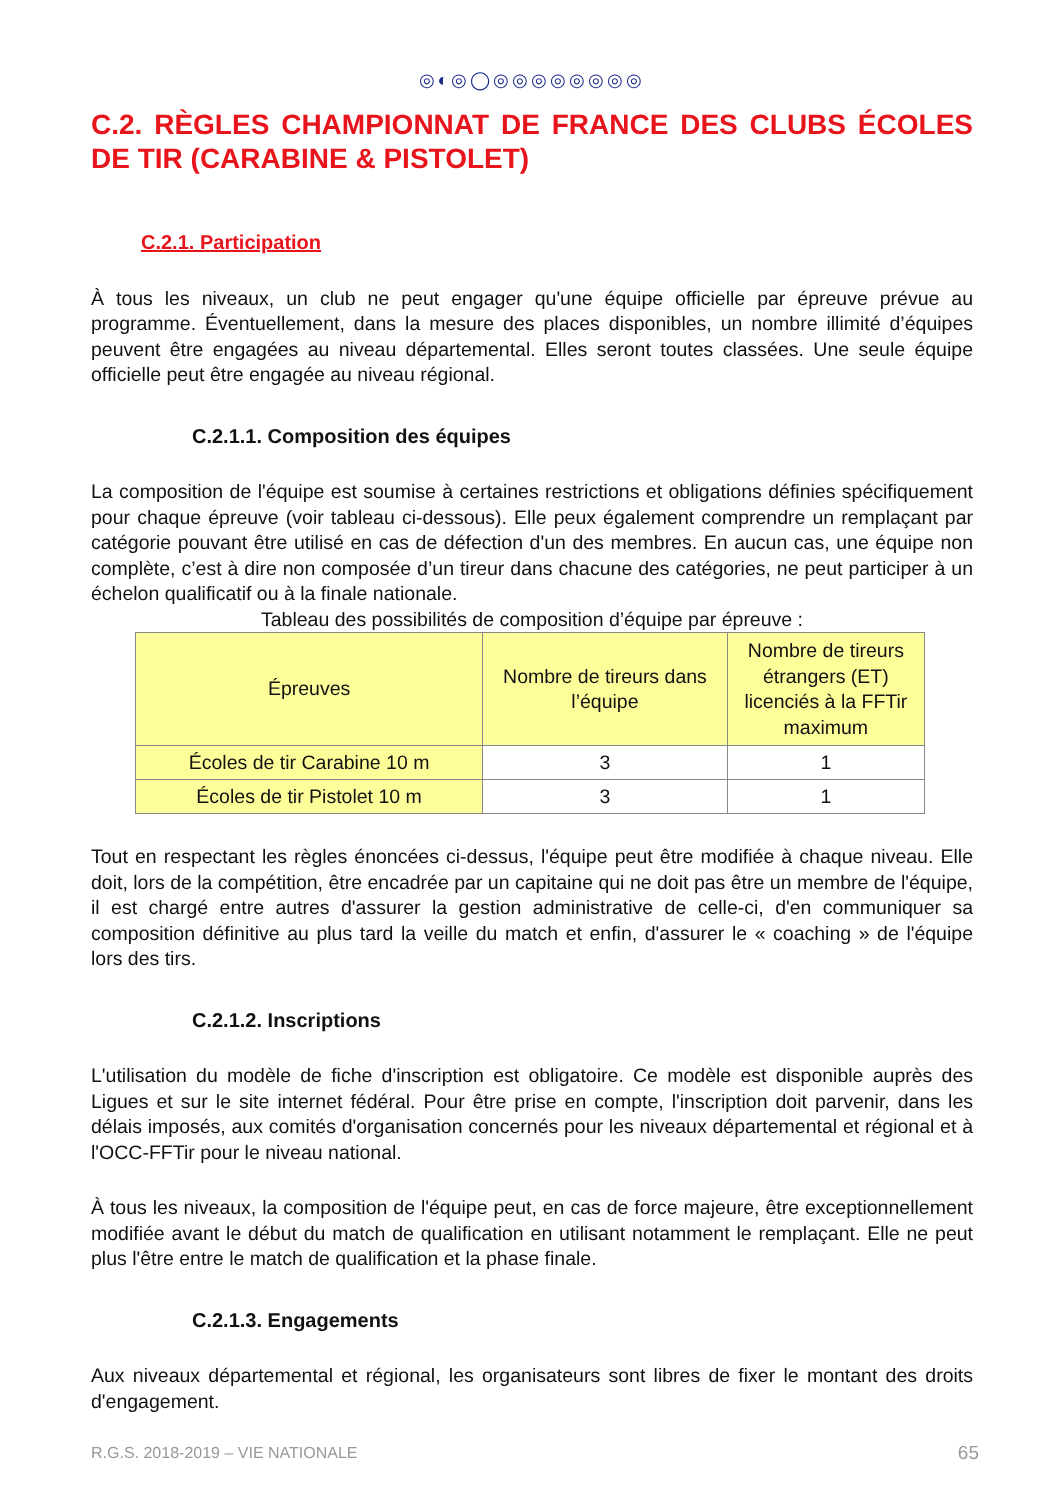◎◐◎◯◎◎◎◎◎◎◎◎
C.2. RÈGLES CHAMPIONNAT DE FRANCE DES CLUBS ÉCOLES DE TIR (CARABINE & PISTOLET)
C.2.1. Participation
À tous les niveaux, un club ne peut engager qu'une équipe officielle par épreuve prévue au programme. Éventuellement, dans la mesure des places disponibles, un nombre illimité d’équipes peuvent être engagées au niveau départemental. Elles seront toutes classées. Une seule équipe officielle peut être engagée au niveau régional.
C.2.1.1. Composition des équipes
La composition de l'équipe est soumise à certaines restrictions et obligations définies spécifiquement pour chaque épreuve (voir tableau ci-dessous). Elle peux également comprendre un remplaçant par catégorie pouvant être utilisé en cas de défection d'un des membres. En aucun cas, une équipe non complète, c’est à dire non composée d’un tireur dans chacune des catégories, ne peut participer à un échelon qualificatif ou à la finale nationale.
Tableau des possibilités de composition d’équipe par épreuve :
| Épreuves | Nombre de tireurs dans l’équipe | Nombre de tireurs étrangers (ET) licenciés à la FFTir maximum |
| --- | --- | --- |
| Écoles de tir Carabine 10 m | 3 | 1 |
| Écoles de tir Pistolet 10 m | 3 | 1 |
Tout en respectant les règles énoncées ci-dessus, l'équipe peut être modifiée à chaque niveau. Elle doit, lors de la compétition, être encadrée par un capitaine qui ne doit pas être un membre de l'équipe, il est chargé entre autres d'assurer la gestion administrative de celle-ci, d'en communiquer sa composition définitive au plus tard la veille du match et enfin, d'assurer le « coaching » de l'équipe lors des tirs.
C.2.1.2. Inscriptions
L'utilisation du modèle de fiche d'inscription est obligatoire. Ce modèle est disponible auprès des Ligues et sur le site internet fédéral. Pour être prise en compte, l'inscription doit parvenir, dans les délais imposés, aux comités d'organisation concernés pour les niveaux départemental et régional et à l'OCC-FFTir pour le niveau national.
À tous les niveaux, la composition de l'équipe peut, en cas de force majeure, être exceptionnellement modifiée avant le début du match de qualification en utilisant notamment le remplaçant. Elle ne peut plus l'être entre le match de qualification et la phase finale.
C.2.1.3. Engagements
Aux niveaux départemental et régional, les organisateurs sont libres de fixer le montant des droits d'engagement.
R.G.S. 2018-2019 – VIE NATIONALE 65